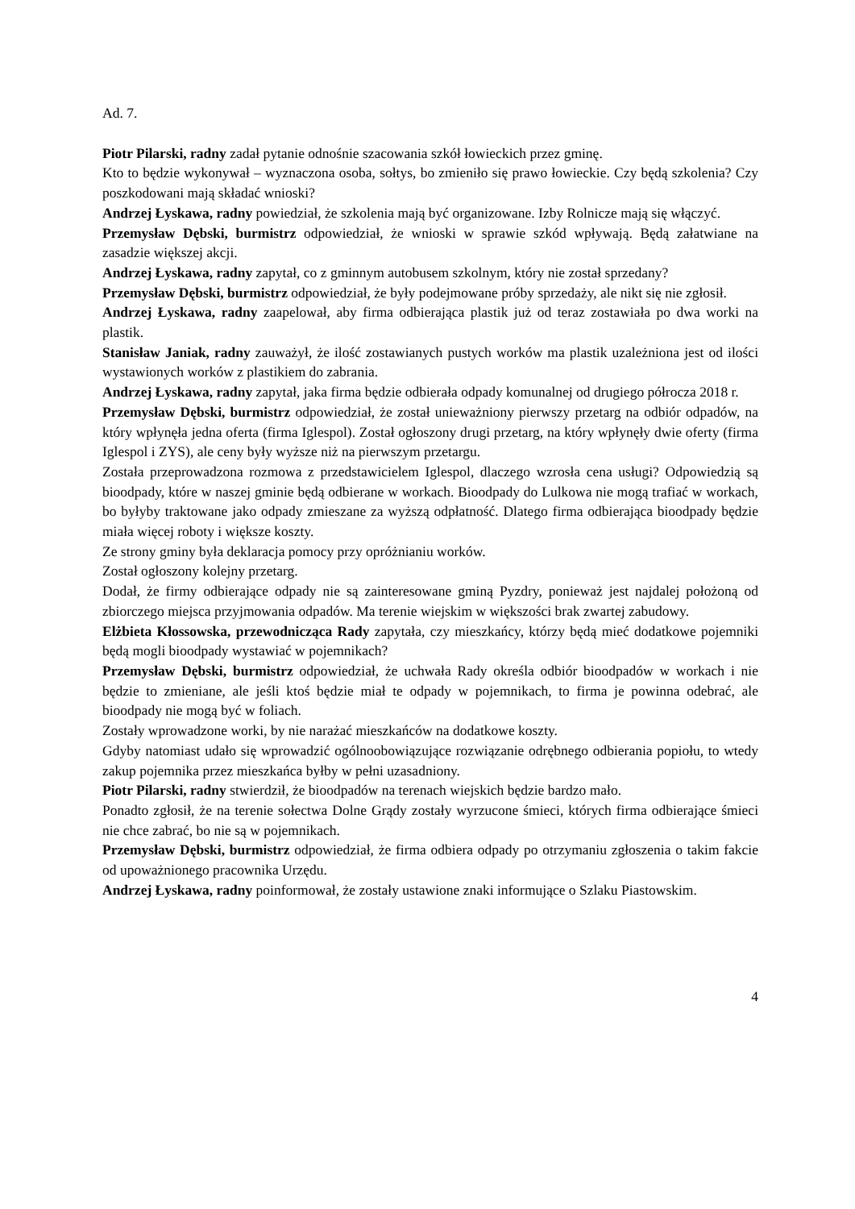Ad. 7.
Piotr Pilarski, radny zadał pytanie odnośnie szacowania szkół łowieckich przez gminę.
Kto to będzie wykonywał – wyznaczona osoba, sołtys, bo zmieniło się prawo łowieckie. Czy będą szkolenia? Czy poszkodowani mają składać wnioski?
Andrzej Łyskawa, radny powiedział, że szkolenia mają być organizowane. Izby Rolnicze mają się włączyć.
Przemysław Dębski, burmistrz odpowiedział, że wnioski w sprawie szkód wpływają. Będą załatwiane na zasadzie większej akcji.
Andrzej Łyskawa, radny zapytał, co z gminnym autobusem szkolnym, który nie został sprzedany?
Przemysław Dębski, burmistrz odpowiedział, że były podejmowane próby sprzedaży, ale nikt się nie zgłosił.
Andrzej Łyskawa, radny zaapelował, aby firma odbierająca plastik już od teraz zostawiała po dwa worki na plastik.
Stanisław Janiak, radny zauważył, że ilość zostawianych pustych worków ma plastik uzależniona jest od ilości wystawionych worków z plastikiem do zabrania.
Andrzej Łyskawa, radny zapytał, jaka firma będzie odbierała odpady komunalnej od drugiego półrocza 2018 r.
Przemysław Dębski, burmistrz odpowiedział, że został unieważniony pierwszy przetarg na odbiór odpadów, na który wpłynęła jedna oferta (firma Iglespol). Został ogłoszony drugi przetarg, na który wpłynęły dwie oferty (firma Iglespol i ZYS), ale ceny były wyższe niż na pierwszym przetargu.
Została przeprowadzona rozmowa z przedstawicielem Iglespol, dlaczego wzrosła cena usługi? Odpowiedzią są bioodpady, które w naszej gminie będą odbierane w workach. Bioodpady do Lulkowa nie mogą trafiać w workach, bo byłyby traktowane jako odpady zmieszane za wyższą odpłatność. Dlatego firma odbierająca bioodpady będzie miała więcej roboty i większe koszty.
Ze strony gminy była deklaracja pomocy przy opróżnianiu worków.
Został ogłoszony kolejny przetarg.
Dodał, że firmy odbierające odpady nie są zainteresowane gminą Pyzdry, ponieważ jest najdalej położoną od zbiorczego miejsca przyjmowania odpadów. Ma terenie wiejskim w większości brak zwartej zabudowy.
Elżbieta Kłossowska, przewodnicząca Rady zapytała, czy mieszkańcy, którzy będą mieć dodatkowe pojemniki będą mogli bioodpady wystawiać w pojemnikach?
Przemysław Dębski, burmistrz odpowiedział, że uchwała Rady określa odbiór bioodpadów w workach i nie będzie to zmieniane, ale jeśli ktoś będzie miał te odpady w pojemnikach, to firma je powinna odebrać, ale bioodpady nie mogą być w foliach.
Zostały wprowadzone worki, by nie narażać mieszkańców na dodatkowe koszty.
Gdyby natomiast udało się wprowadzić ogólnoobowiązujące rozwiązanie odrębnego odbierania popiołu, to wtedy zakup pojemnika przez mieszkańca byłby w pełni uzasadniony.
Piotr Pilarski, radny stwierdził, że bioodpadów na terenach wiejskich będzie bardzo mało.
Ponadto zgłosił, że na terenie sołectwa Dolne Grądy zostały wyrzucone śmieci, których firma odbierające śmieci nie chce zabrać, bo nie są w pojemnikach.
Przemysław Dębski, burmistrz odpowiedział, że firma odbiera odpady po otrzymaniu zgłoszenia o takim fakcie od upoważnionego pracownika Urzędu.
Andrzej Łyskawa, radny poinformował, że zostały ustawione znaki informujące o Szlaku Piastowskim.
4